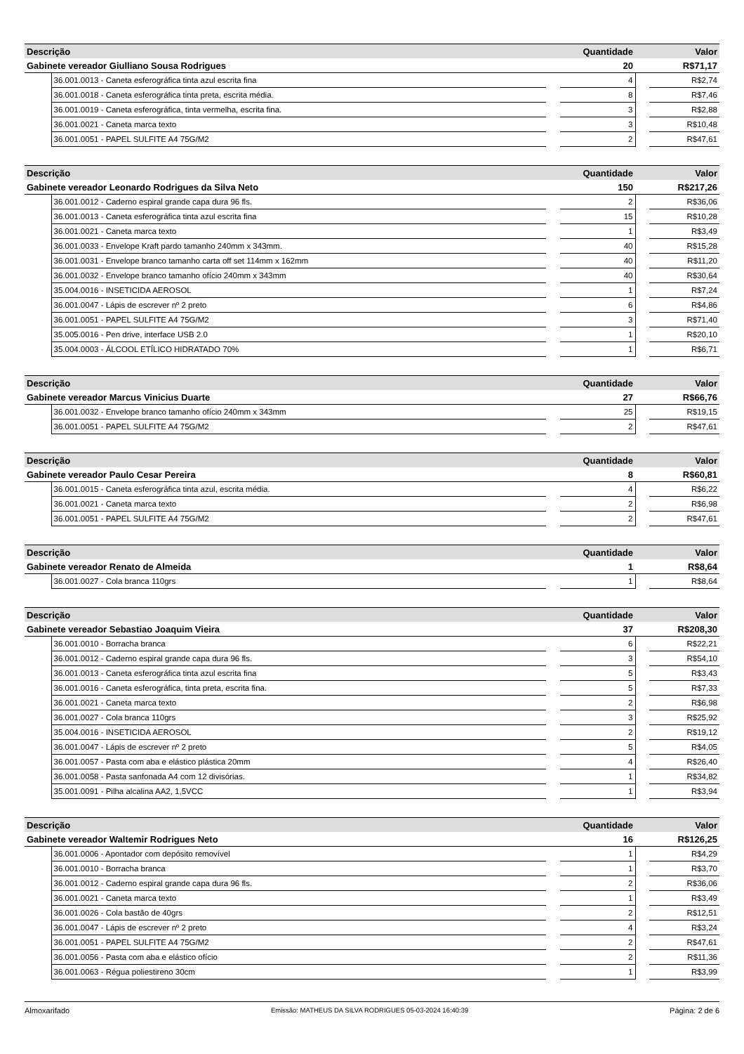| Descrição | | | Quantidade | | Valor |
| --- | --- | --- | --- | --- | --- |
| Gabinete vereador Giulliano Sousa Rodrigues | | | 20 | | R$71,17 |
| | 36.001.0013 - Caneta esferográfica tinta azul escrita fina | | 4 | | R$2,74 |
| | 36.001.0018 - Caneta esferográfica tinta preta, escrita média. | | 8 | | R$7,46 |
| | 36.001.0019 - Caneta esferográfica, tinta vermelha, escrita fina. | | 3 | | R$2,88 |
| | 36.001.0021 - Caneta marca texto | | 3 | | R$10,48 |
| | 36.001.0051 - PAPEL SULFITE A4 75G/M2 | | 2 | | R$47,61 |
| Descrição | | | Quantidade | | Valor |
| --- | --- | --- | --- | --- | --- |
| Gabinete vereador Leonardo Rodrigues da Silva Neto | | | 150 | | R$217,26 |
| | 36.001.0012 - Caderno espiral grande capa dura 96 fls. | | 2 | | R$36,06 |
| | 36.001.0013 - Caneta esferográfica tinta azul escrita fina | | 15 | | R$10,28 |
| | 36.001.0021 - Caneta marca texto | | 1 | | R$3,49 |
| | 36.001.0033 - Envelope Kraft pardo tamanho 240mm x 343mm. | | 40 | | R$15,28 |
| | 36.001.0031 - Envelope branco tamanho carta off set 114mm x 162mm | | 40 | | R$11,20 |
| | 36.001.0032 - Envelope branco tamanho ofício 240mm x 343mm | | 40 | | R$30,64 |
| | 35.004.0016 - INSETICIDA AEROSOL | | 1 | | R$7,24 |
| | 36.001.0047 - Lápis de escrever nº 2 preto | | 6 | | R$4,86 |
| | 36.001.0051 - PAPEL SULFITE A4 75G/M2 | | 3 | | R$71,40 |
| | 35.005.0016 - Pen drive, interface USB 2.0 | | 1 | | R$20,10 |
| | 35.004.0003 - ÁLCOOL ETÍLICO HIDRATADO 70% | | 1 | | R$6,71 |
| Descrição | | | Quantidade | | Valor |
| --- | --- | --- | --- | --- | --- |
| Gabinete vereador Marcus Vinicius Duarte | | | 27 | | R$66,76 |
| | 36.001.0032 - Envelope branco tamanho ofício 240mm x 343mm | | 25 | | R$19,15 |
| | 36.001.0051 - PAPEL SULFITE A4 75G/M2 | | 2 | | R$47,61 |
| Descrição | | | Quantidade | | Valor |
| --- | --- | --- | --- | --- | --- |
| Gabinete vereador Paulo Cesar Pereira | | | 8 | | R$60,81 |
| | 36.001.0015 - Caneta esferográfica tinta azul, escrita média. | | 4 | | R$6,22 |
| | 36.001.0021 - Caneta marca texto | | 2 | | R$6,98 |
| | 36.001.0051 - PAPEL SULFITE A4 75G/M2 | | 2 | | R$47,61 |
| Descrição | | | Quantidade | | Valor |
| --- | --- | --- | --- | --- | --- |
| Gabinete vereador Renato de Almeida | | | 1 | | R$8,64 |
| | 36.001.0027 - Cola branca 110grs | | 1 | | R$8,64 |
| Descrição | | | Quantidade | | Valor |
| --- | --- | --- | --- | --- | --- |
| Gabinete vereador Sebastiao Joaquim Vieira | | | 37 | | R$208,30 |
| | 36.001.0010 - Borracha branca | | 6 | | R$22,21 |
| | 36.001.0012 - Caderno espiral grande capa dura 96 fls. | | 3 | | R$54,10 |
| | 36.001.0013 - Caneta esferográfica tinta azul escrita fina | | 5 | | R$3,43 |
| | 36.001.0016 - Caneta esferográfica, tinta preta, escrita fina. | | 5 | | R$7,33 |
| | 36.001.0021 - Caneta marca texto | | 2 | | R$6,98 |
| | 36.001.0027 - Cola branca 110grs | | 3 | | R$25,92 |
| | 35.004.0016 - INSETICIDA AEROSOL | | 2 | | R$19,12 |
| | 36.001.0047 - Lápis de escrever nº 2 preto | | 5 | | R$4,05 |
| | 36.001.0057 - Pasta com aba e elástico plástica 20mm | | 4 | | R$26,40 |
| | 36.001.0058 - Pasta sanfonada A4 com 12 divisórias. | | 1 | | R$34,82 |
| | 35.001.0091 - Pilha alcalina AA2, 1,5VCC | | 1 | | R$3,94 |
| Descrição | | | Quantidade | | Valor |
| --- | --- | --- | --- | --- | --- |
| Gabinete vereador Waltemir Rodrigues Neto | | | 16 | | R$126,25 |
| | 36.001.0006 - Apontador com depósito removível | | 1 | | R$4,29 |
| | 36.001.0010 - Borracha branca | | 1 | | R$3,70 |
| | 36.001.0012 - Caderno espiral grande capa dura 96 fls. | | 2 | | R$36,06 |
| | 36.001.0021 - Caneta marca texto | | 1 | | R$3,49 |
| | 36.001.0026 - Cola bastão de 40grs | | 2 | | R$12,51 |
| | 36.001.0047 - Lápis de escrever nº 2 preto | | 4 | | R$3,24 |
| | 36.001.0051 - PAPEL SULFITE A4 75G/M2 | | 2 | | R$47,61 |
| | 36.001.0056 - Pasta com aba e elástico ofício | | 2 | | R$11,36 |
| | 36.001.0063 - Régua poliestireno 30cm | | 1 | | R$3,99 |
Almoxarifado Emissão: MATHEUS DA SILVA RODRIGUES 05-03-2024 16:40:39 Página: 2 de 6